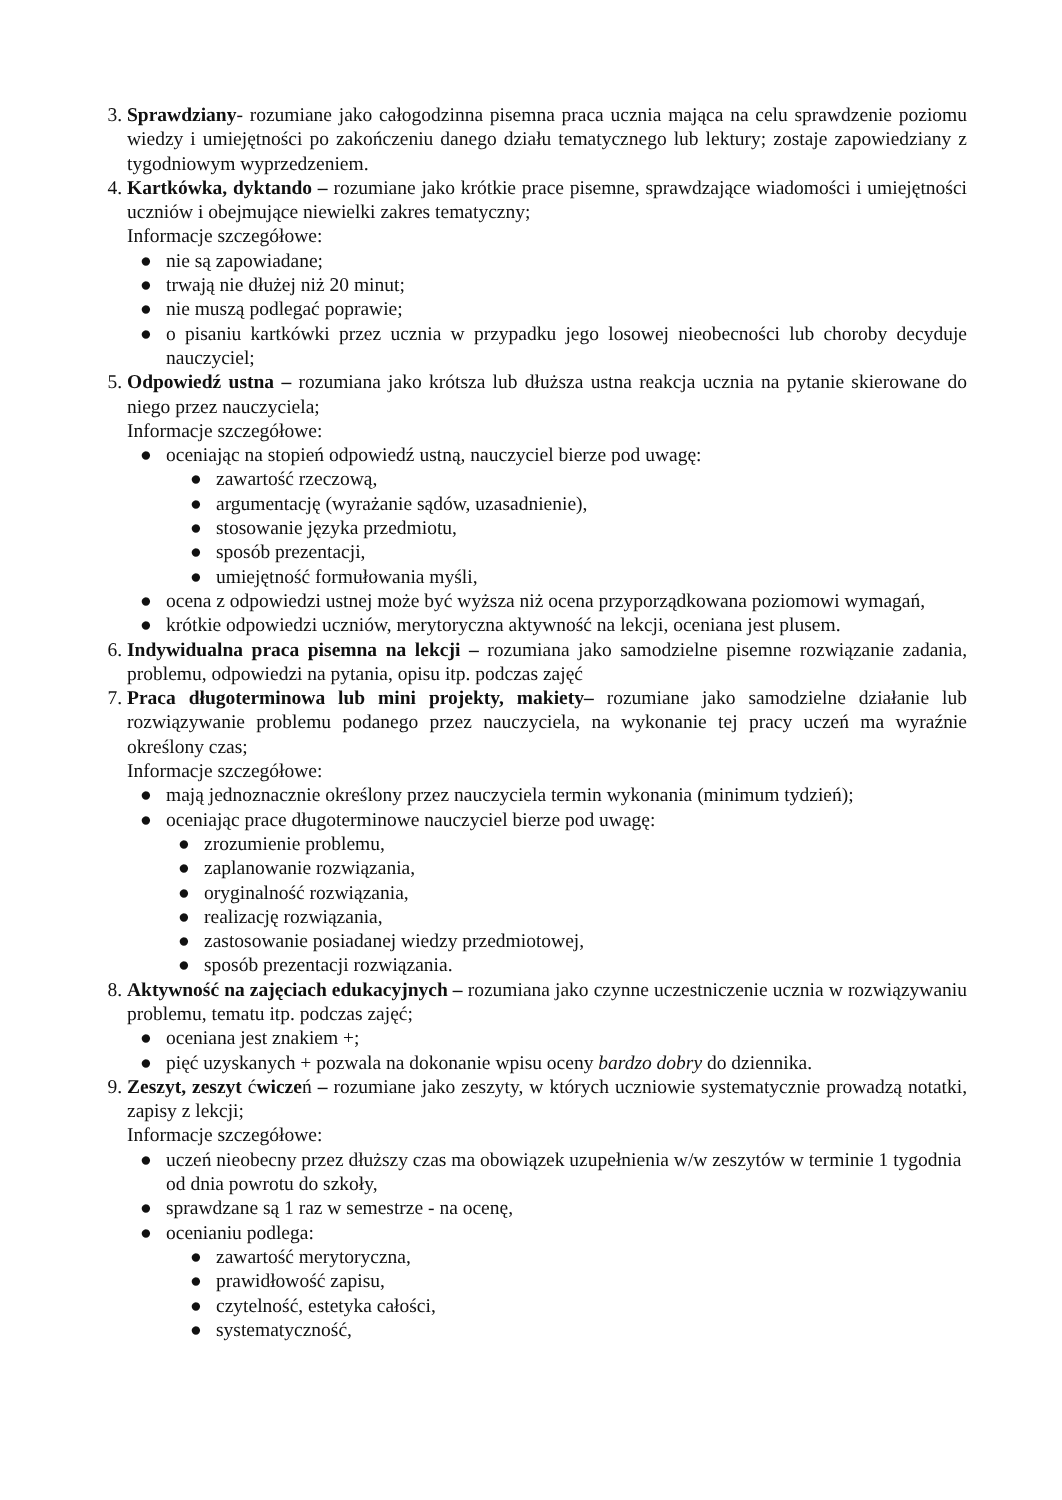3. Sprawdziany- rozumiane jako całogodzinna pisemna praca ucznia mająca na celu sprawdzenie poziomu wiedzy i umiejętności po zakończeniu danego działu tematycznego lub lektury; zostaje zapowiedziany z tygodniowym wyprzedzeniem.
4. Kartkówka, dyktando – rozumiane jako krótkie prace pisemne, sprawdzające wiadomości i umiejętności uczniów i obejmujące niewielki zakres tematyczny;
Informacje szczegółowe:
● nie są zapowiadane;
● trwają nie dłużej niż 20 minut;
● nie muszą podlegać poprawie;
● o pisaniu kartkówki przez ucznia w przypadku jego losowej nieobecności lub choroby decyduje nauczyciel;
5. Odpowiedź ustna – rozumiana jako krótsza lub dłuższa ustna reakcja ucznia na pytanie skierowane do niego przez nauczyciela;
Informacje szczegółowe:
● oceniając na stopień odpowiedź ustną, nauczyciel bierze pod uwagę:
● zawartość rzeczową,
● argumentację (wyrażanie sądów, uzasadnienie),
● stosowanie języka przedmiotu,
● sposób prezentacji,
● umiejętność formułowania myśli,
● ocena z odpowiedzi ustnej może być wyższa niż ocena przyporządkowana poziomowi wymagań,
● krótkie odpowiedzi uczniów, merytoryczna aktywność na lekcji, oceniana jest plusem.
6. Indywidualna praca pisemna na lekcji – rozumiana jako samodzielne pisemne rozwiązanie zadania, problemu, odpowiedzi na pytania, opisu itp. podczas zajęć
7. Praca długoterminowa lub mini projekty, makiety– rozumiane jako samodzielne działanie lub rozwiązywanie problemu podanego przez nauczyciela, na wykonanie tej pracy uczeń ma wyraźnie określony czas;
Informacje szczegółowe:
● mają jednoznacznie określony przez nauczyciela termin wykonania (minimum tydzień);
● oceniając prace długoterminowe nauczyciel bierze pod uwagę:
● zrozumienie problemu,
● zaplanowanie rozwiązania,
● oryginalność rozwiązania,
● realizację rozwiązania,
● zastosowanie posiadanej wiedzy przedmiotowej,
● sposób prezentacji rozwiązania.
8. Aktywność na zajęciach edukacyjnych – rozumiana jako czynne uczestniczenie ucznia w rozwiązywaniu problemu, tematu itp. podczas zajęć;
● oceniana jest znakiem +;
● pięć uzyskanych + pozwala na dokonanie wpisu oceny bardzo dobry do dziennika.
9. Zeszyt, zeszyt ćwiczeń – rozumiane jako zeszyty, w których uczniowie systematycznie prowadzą notatki, zapisy z lekcji;
Informacje szczegółowe:
● uczeń nieobecny przez dłuższy czas ma obowiązek uzupełnienia w/w zeszytów w terminie 1 tygodnia od dnia powrotu do szkoły,
● sprawdzane są 1 raz w semestrze - na ocenę,
● ocenianiu podlega:
● zawartość merytoryczna,
● prawidłowość zapisu,
● czytelność, estetyka całości,
● systematyczność,